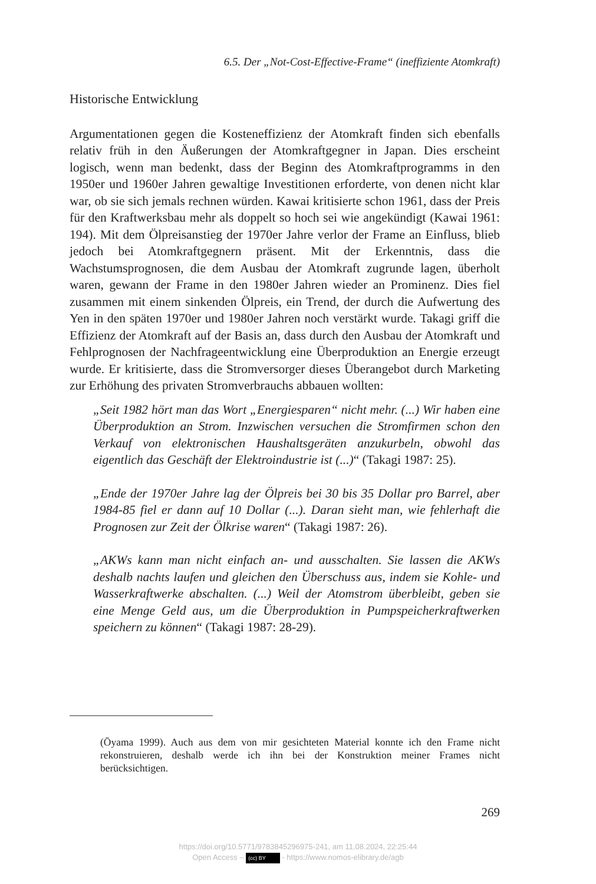6.5. Der „Not-Cost-Effective-Frame“ (ineffiziente Atomkraft)
Historische Entwicklung
Argumentationen gegen die Kosteneffizienz der Atomkraft finden sich ebenfalls relativ früh in den Äußerungen der Atomkraftgegner in Japan. Dies erscheint logisch, wenn man bedenkt, dass der Beginn des Atomkraft­programms in den 1950er und 1960er Jahren gewaltige Investitionen erfor­derte, von denen nicht klar war, ob sie sich jemals rechnen würden. Kawai kritisierte schon 1961, dass der Preis für den Kraftwerksbau mehr als dop­pelt so hoch sei wie angekündigt (Kawai 1961: 194). Mit dem Ölpreisan­stieg der 1970er Jahre verlor der Frame an Einfluss, blieb jedoch bei Atom­kraftgegnern präsent. Mit der Erkenntnis, dass die Wachstumsprognosen, die dem Ausbau der Atomkraft zugrunde lagen, überholt waren, gewann der Frame in den 1980er Jahren wieder an Prominenz. Dies fiel zusammen mit einem sinkenden Ölpreis, ein Trend, der durch die Aufwertung des Yen in den späten 1970er und 1980er Jahren noch verstärkt wurde. Takagi griff die Effizienz der Atomkraft auf der Basis an, dass durch den Ausbau der Atomkraft und Fehlprognosen der Nachfrageentwicklung eine Über­produktion an Energie erzeugt wurde. Er kritisierte, dass die Stromversor­ger dieses Überangebot durch Marketing zur Erhöhung des privaten Stromverbrauchs abbauen wollten:
„Seit 1982 hört man das Wort „Energiesparen“ nicht mehr. (...) Wir haben eine Überproduktion an Strom. Inzwischen versuchen die Stromfirmen schon den Verkauf von elektronischen Haushaltsgeräten anzukurbeln, obwohl das eigentlich das Geschäft der Elektroindustrie ist (...)“ (Takagi 1987: 25).
„Ende der 1970er Jahre lag der Ölpreis bei 30 bis 35 Dollar pro Barrel, aber 1984-85 fiel er dann auf 10 Dollar (...). Daran sieht man, wie fehlerhaft die Prognosen zur Zeit der Ölkrise waren“ (Takagi 1987: 26).
„AKWs kann man nicht einfach an- und ausschalten. Sie lassen die AKWs deshalb nachts laufen und gleichen den Überschuss aus, indem sie Kohle- und Wasserkraftwerke abschalten. (...) Weil der Atomstrom überbleibt, geben sie eine Menge Geld aus, um die Überproduktion in Pumpspeicherkraftwer­ken speichern zu können“ (Takagi 1987: 28-29).
(Ōyama 1999). Auch aus dem von mir gesichteten Material konnte ich den Frame nicht rekonstruieren, deshalb werde ich ihn bei der Konstruktion meiner Frames nicht berücksichtigen.
269
https://doi.org/10.5771/9783845296975-241, am 11.08.2024, 22:25:44
Open Access – (cc) BY - https://www.nomos-elibrary.de/agb